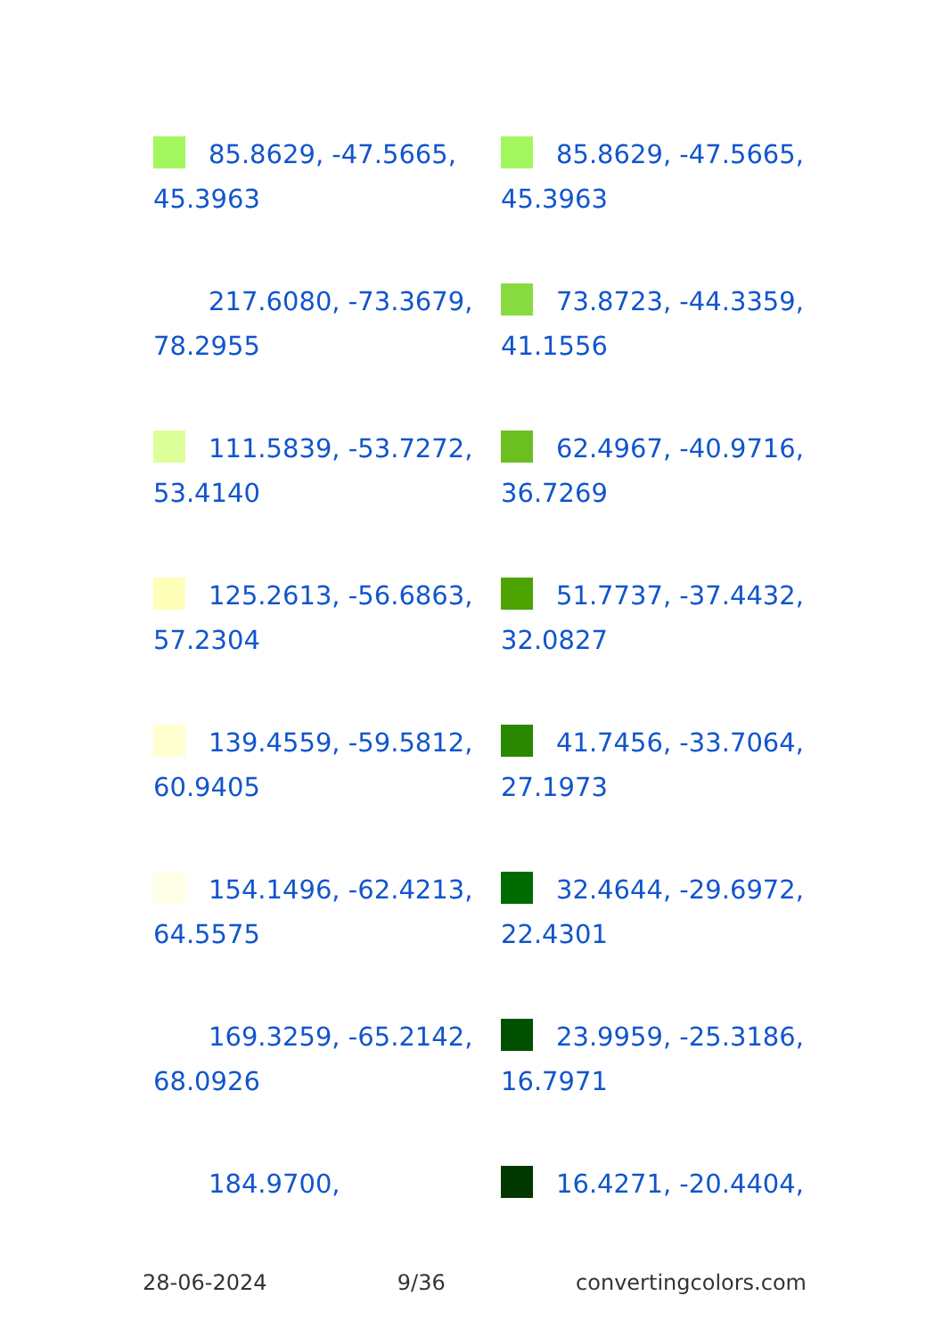85.8629, -47.5665, 45.3963
85.8629, -47.5665, 45.3963
217.6080, -73.3679, 78.2955
73.8723, -44.3359, 41.1556
111.5839, -53.7272, 53.4140
62.4967, -40.9716, 36.7269
125.2613, -56.6863, 57.2304
51.7737, -37.4432, 32.0827
139.4559, -59.5812, 60.9405
41.7456, -33.7064, 27.1973
154.1496, -62.4213, 64.5575
32.4644, -29.6972, 22.4301
169.3259, -65.2142, 68.0926
23.9959, -25.3186, 16.7971
184.9700,
16.4271, -20.4404,
28-06-2024 9/36 convertingcolors.com